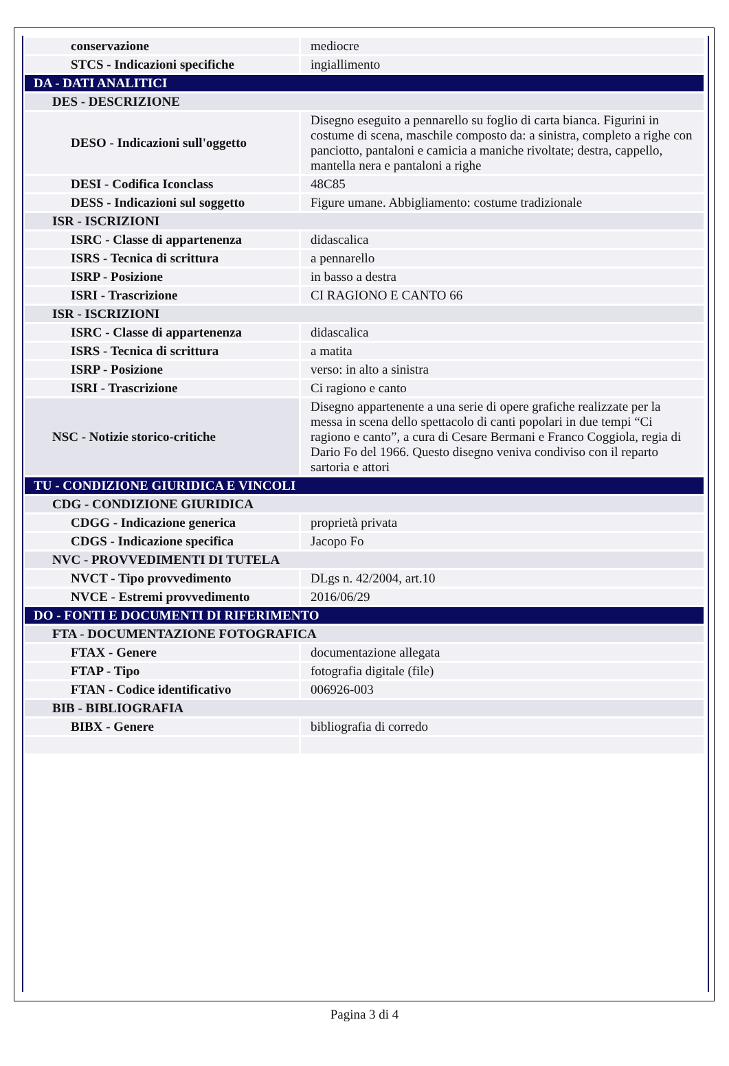| conservazione | mediocre |
| STCS - Indicazioni specifiche | ingiallimento |
| DA - DATI ANALITICI | |
| DES - DESCRIZIONE | |
| DESO - Indicazioni sull'oggetto | Disegno eseguito a pennarello su foglio di carta bianca. Figurini in costume di scena, maschile composto da: a sinistra, completo a righe con panciotto, pantaloni e camicia a maniche rivoltate; destra, cappello, mantella nera e pantaloni a righe |
| DESI - Codifica Iconclass | 48C85 |
| DESS - Indicazioni sul soggetto | Figure umane. Abbigliamento: costume tradizionale |
| ISR - ISCRIZIONI | |
| ISRC - Classe di appartenenza | didascalica |
| ISRS - Tecnica di scrittura | a pennarello |
| ISRP - Posizione | in basso a destra |
| ISRI - Trascrizione | CI RAGIONO E CANTO 66 |
| ISR - ISCRIZIONI | |
| ISRC - Classe di appartenenza | didascalica |
| ISRS - Tecnica di scrittura | a matita |
| ISRP - Posizione | verso: in alto a sinistra |
| ISRI - Trascrizione | Ci ragiono e canto |
| NSC - Notizie storico-critiche | Disegno appartenente a una serie di opere grafiche realizzate per la messa in scena dello spettacolo di canti popolari in due tempi “Ci ragiono e canto”, a cura di Cesare Bermani e Franco Coggiola, regia di Dario Fo del 1966. Questo disegno veniva condiviso con il reparto sartoria e attori |
| TU - CONDIZIONE GIURIDICA E VINCOLI | |
| CDG - CONDIZIONE GIURIDICA | |
| CDGG - Indicazione generica | proprietà privata |
| CDGS - Indicazione specifica | Jacopo Fo |
| NVC - PROVVEDIMENTI DI TUTELA | |
| NVCT - Tipo provvedimento | DLgs n. 42/2004, art.10 |
| NVCE - Estremi provvedimento | 2016/06/29 |
| DO - FONTI E DOCUMENTI DI RIFERIMENTO | |
| FTA - DOCUMENTAZIONE FOTOGRAFICA | |
| FTAX - Genere | documentazione allegata |
| FTAP - Tipo | fotografia digitale (file) |
| FTAN - Codice identificativo | 006926-003 |
| BIB - BIBLIOGRAFIA | |
| BIBX - Genere | bibliografia di corredo |
Pagina 3 di 4